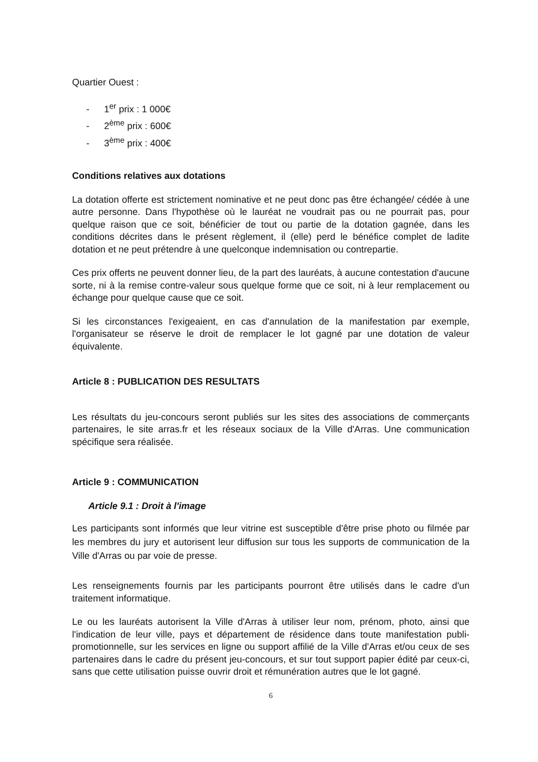Quartier Ouest :
- 1<sup>er</sup> prix : 1 000€
- 2<sup>ème</sup> prix : 600€
- 3<sup>ème</sup> prix : 400€
Conditions relatives aux dotations
La dotation offerte est strictement nominative et ne peut donc pas être échangée/ cédée à une autre personne. Dans l'hypothèse où le lauréat ne voudrait pas ou ne pourrait pas, pour quelque raison que ce soit, bénéficier de tout ou partie de la dotation gagnée, dans les conditions décrites dans le présent règlement, il (elle) perd le bénéfice complet de ladite dotation et ne peut prétendre à une quelconque indemnisation ou contrepartie.
Ces prix offerts ne peuvent donner lieu, de la part des lauréats, à aucune contestation d'aucune sorte, ni à la remise contre-valeur sous quelque forme que ce soit, ni à leur remplacement ou échange pour quelque cause que ce soit.
Si les circonstances l'exigeaient, en cas d'annulation de la manifestation par exemple, l'organisateur se réserve le droit de remplacer le lot gagné par une dotation de valeur équivalente.
Article 8 : PUBLICATION DES RESULTATS
Les résultats du jeu-concours seront publiés sur les sites des associations de commerçants partenaires, le site arras.fr et les réseaux sociaux de la Ville d'Arras. Une communication spécifique sera réalisée.
Article 9 : COMMUNICATION
Article 9.1 : Droit à l'image
Les participants sont informés que leur vitrine est susceptible d'être prise photo ou filmée par les membres du jury et autorisent leur diffusion sur tous les supports de communication de la Ville d'Arras ou par voie de presse.
Les renseignements fournis par les participants pourront être utilisés dans le cadre d'un traitement informatique.
Le ou les lauréats autorisent la Ville d'Arras à utiliser leur nom, prénom, photo, ainsi que l'indication de leur ville, pays et département de résidence dans toute manifestation publi-promotionnelle, sur les services en ligne ou support affilié de la Ville d'Arras et/ou ceux de ses partenaires dans le cadre du présent jeu-concours, et sur tout support papier édité par ceux-ci, sans que cette utilisation puisse ouvrir droit et rémunération autres que le lot gagné.
6